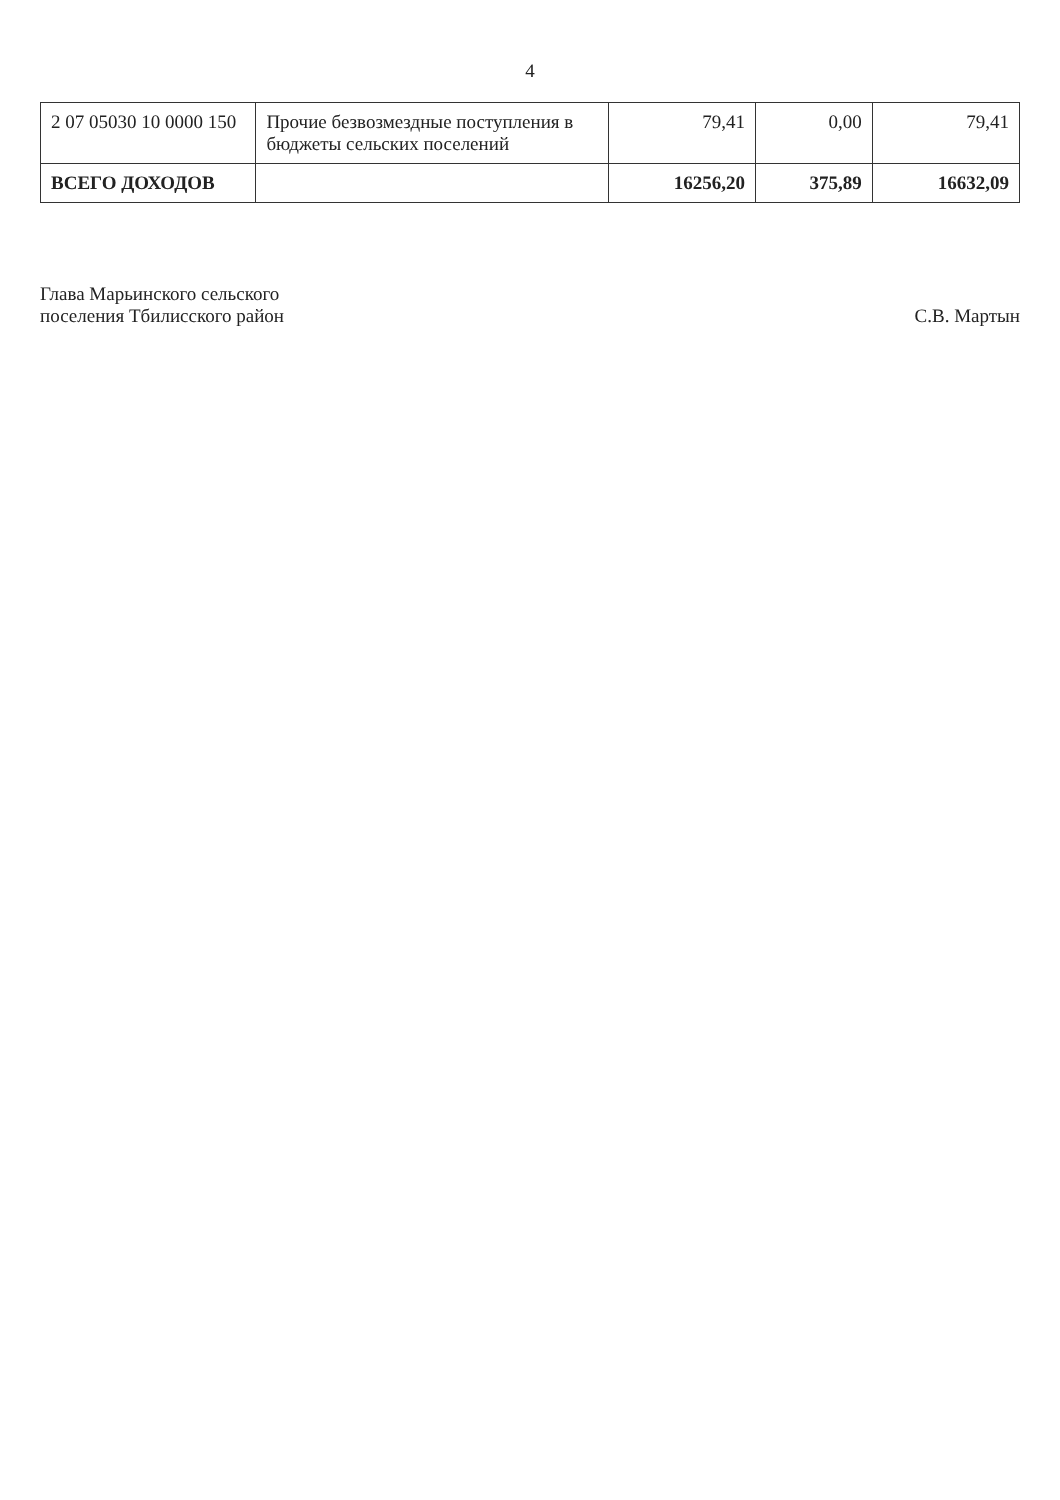4
| 2 07 05030 10 0000 150 | Прочие безвозмездные поступления в бюджеты сельских поселений | 79,41 | 0,00 | 79,41 |
| ВСЕГО ДОХОДОВ | | 16256,20 | 375,89 | 16632,09 |
Глава Марьинского сельского
поселения Тбилисского район
С.В. Мартын